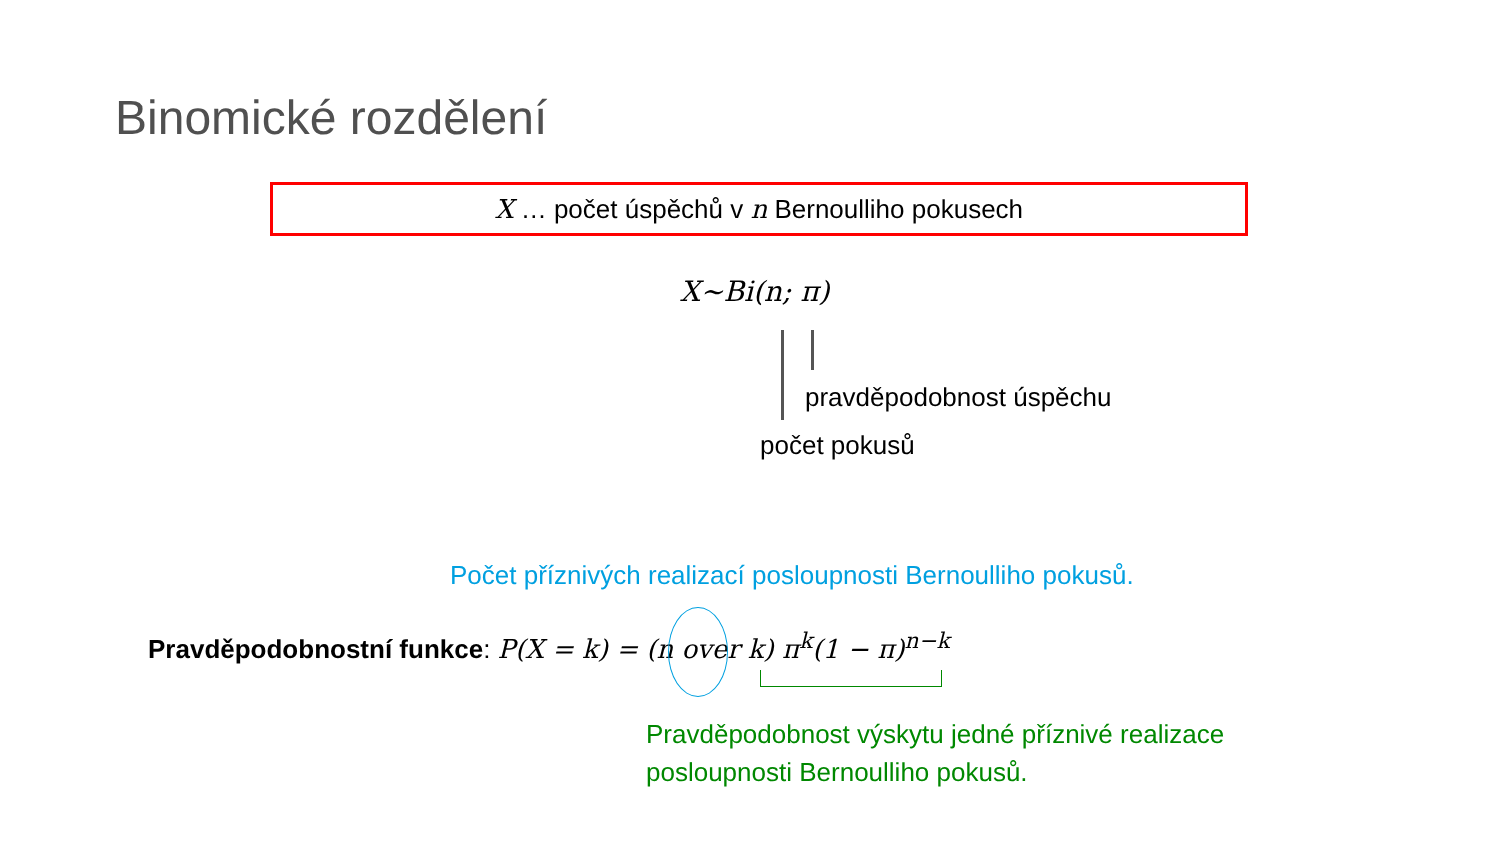Binomické rozdělení
X … počet úspěchů v n Bernoulliho pokusech
X~Bi(n; π)
pravděpodobnost úspěchu
počet pokusů
Počet příznivých realizací posloupnosti Bernoulliho pokusů.
Pravděpodobnostní funkce: P(X = k) = (n over k) π<sup>k</sup>(1 − π)<sup>n−k</sup>
Pravděpodobnost výskytu jedné příznivé realizace
posloupnosti Bernoulliho pokusů.